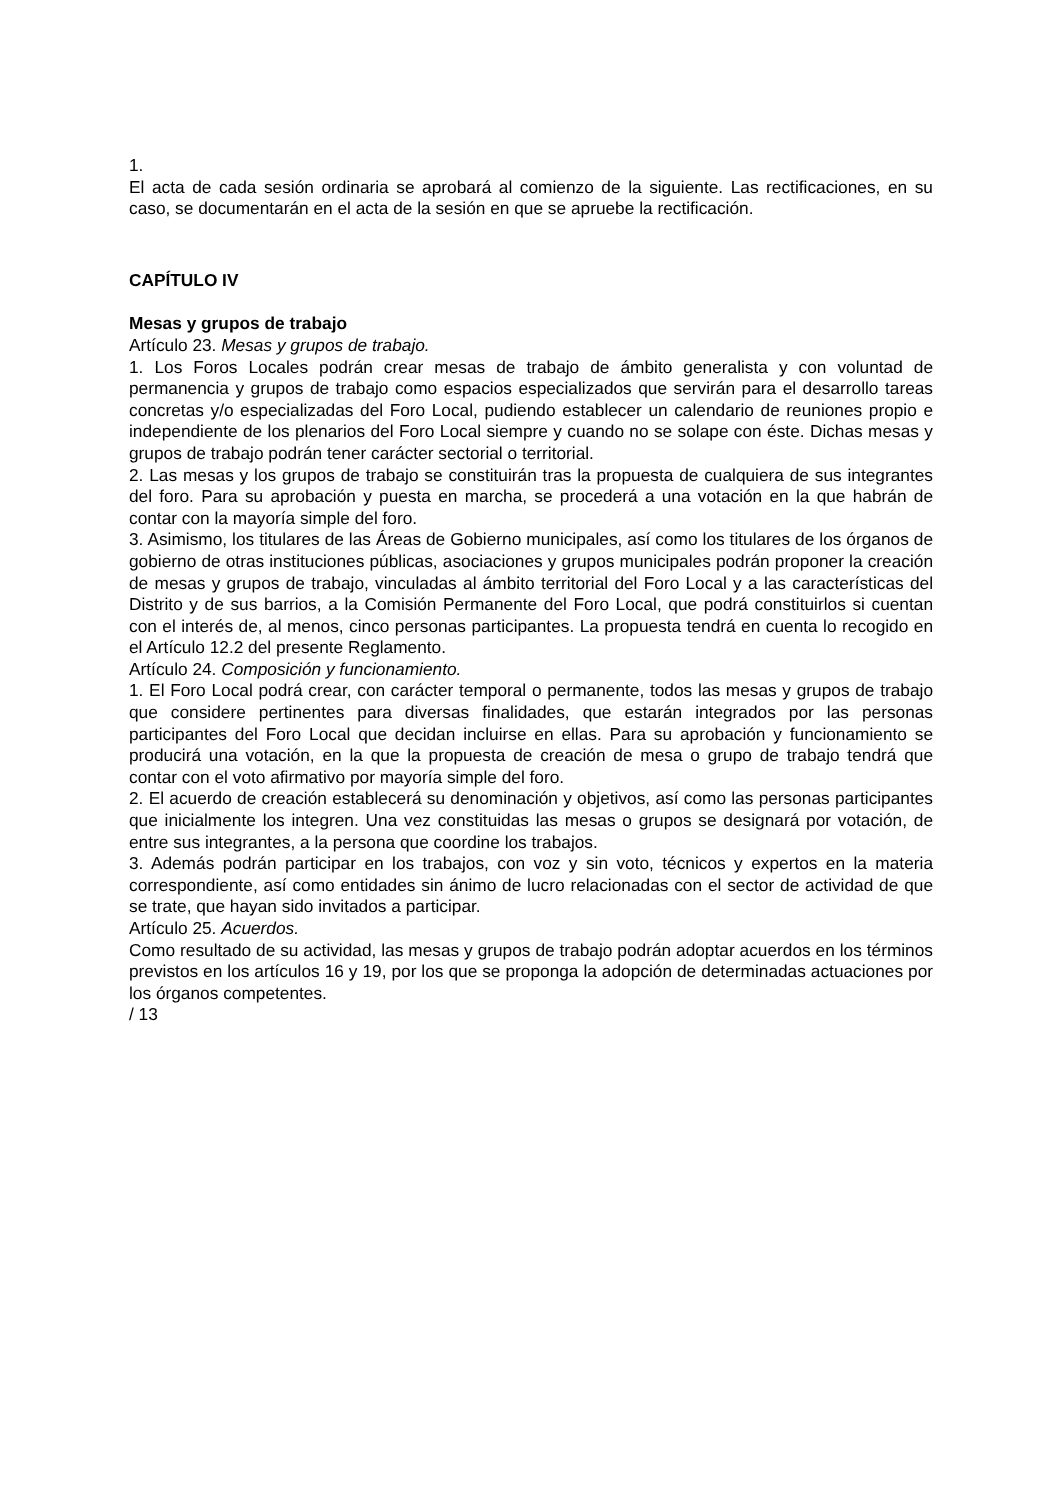1.
El acta de cada sesión ordinaria se aprobará al comienzo de la siguiente. Las rectificaciones, en su caso, se documentarán en el acta de la sesión en que se apruebe la rectificación.
CAPÍTULO IV
Mesas y grupos de trabajo
Artículo 23. Mesas y grupos de trabajo.
1. Los Foros Locales podrán crear mesas de trabajo de ámbito generalista y con voluntad de permanencia y grupos de trabajo como espacios especializados que servirán para el desarrollo tareas concretas y/o especializadas del Foro Local, pudiendo establecer un calendario de reuniones propio e independiente de los plenarios del Foro Local siempre y cuando no se solape con éste. Dichas mesas y grupos de trabajo podrán tener carácter sectorial o territorial.
2. Las mesas y los grupos de trabajo se constituirán tras la propuesta de cualquiera de sus integrantes del foro. Para su aprobación y puesta en marcha, se procederá a una votación en la que habrán de contar con la mayoría simple del foro.
3. Asimismo, los titulares de las Áreas de Gobierno municipales, así como los titulares de los órganos de gobierno de otras instituciones públicas, asociaciones y grupos municipales podrán proponer la creación de mesas y grupos de trabajo, vinculadas al ámbito territorial del Foro Local y a las características del Distrito y de sus barrios, a la Comisión Permanente del Foro Local, que podrá constituirlos si cuentan con el interés de, al menos, cinco personas participantes. La propuesta tendrá en cuenta lo recogido en el Artículo 12.2 del presente Reglamento.
Artículo 24. Composición y funcionamiento.
1. El Foro Local podrá crear, con carácter temporal o permanente, todos las mesas y grupos de trabajo que considere pertinentes para diversas finalidades, que estarán integrados por las personas participantes del Foro Local que decidan incluirse en ellas. Para su aprobación y funcionamiento se producirá una votación, en la que la propuesta de creación de mesa o grupo de trabajo tendrá que contar con el voto afirmativo por mayoría simple del foro.
2. El acuerdo de creación establecerá su denominación y objetivos, así como las personas participantes que inicialmente los integren. Una vez constituidas las mesas o grupos se designará por votación, de entre sus integrantes, a la persona que coordine los trabajos.
3. Además podrán participar en los trabajos, con voz y sin voto, técnicos y expertos en la materia correspondiente, así como entidades sin ánimo de lucro relacionadas con el sector de actividad de que se trate, que hayan sido invitados a participar.
Artículo 25. Acuerdos.
Como resultado de su actividad, las mesas y grupos de trabajo podrán adoptar acuerdos en los términos previstos en los artículos 16 y 19, por los que se proponga la adopción de determinadas actuaciones por los órganos competentes.
/ 13